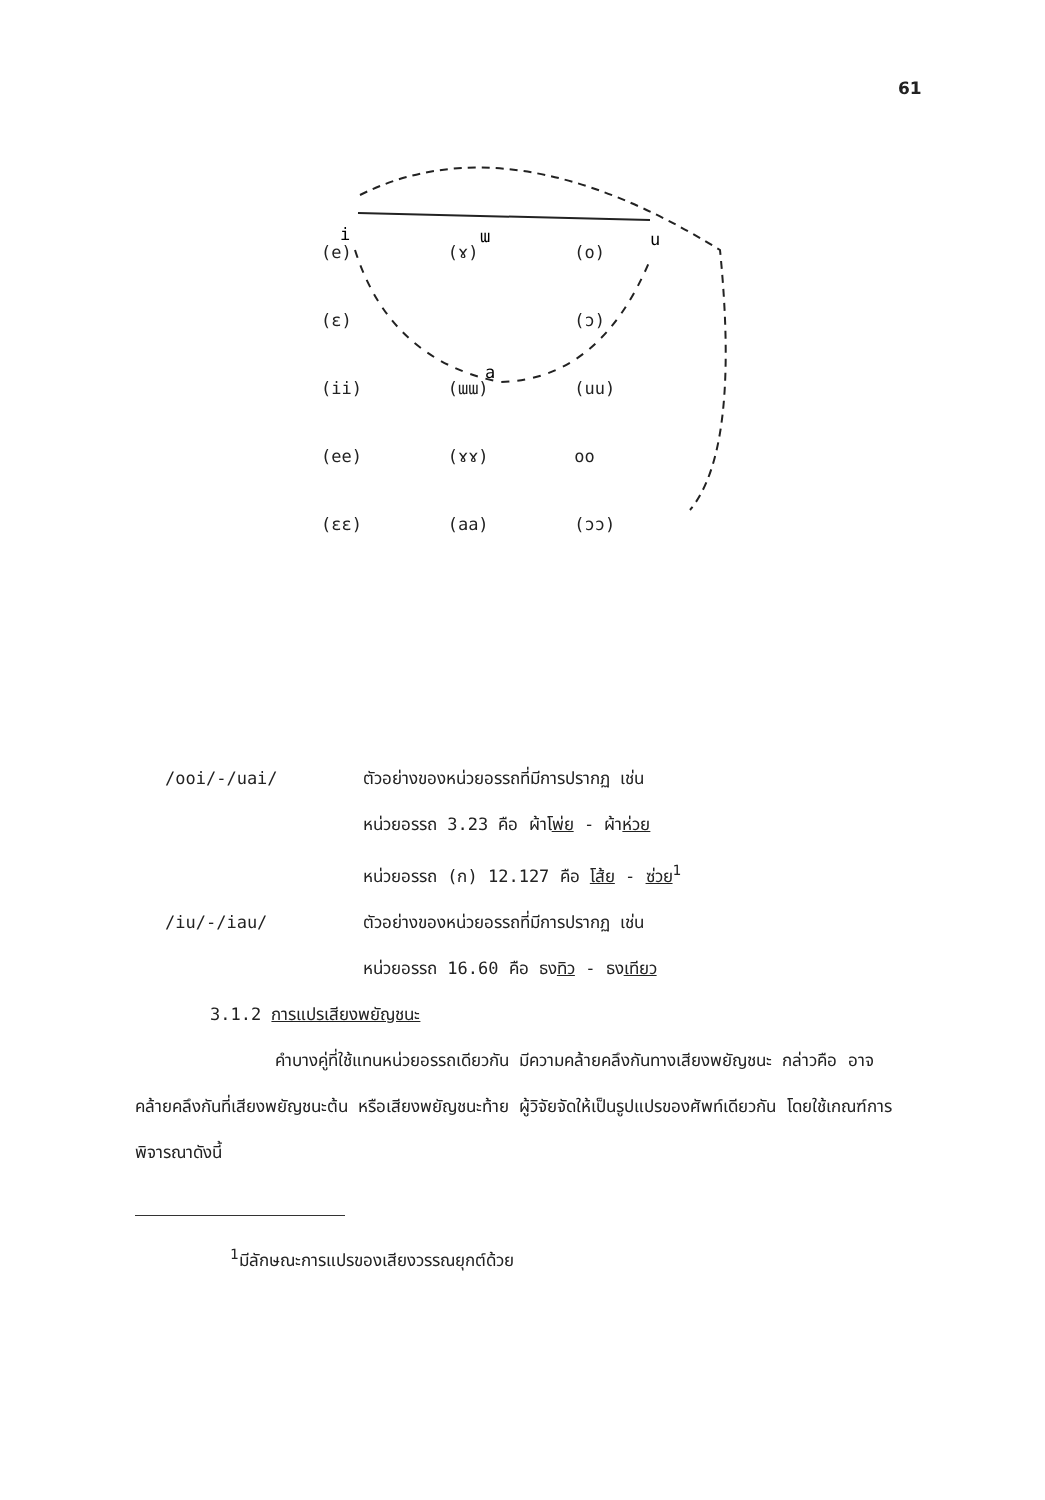61
i
ɯ
u
a
| (e) | (ɤ) | (o) |
| (ɛ) | | (ɔ) |
| (ii) | (ɯɯ) | (uu) |
| (ee) | (ɤɤ) | oo |
| (ɛɛ) | (aa) | (ɔɔ) |
/ooi/-/uai/ ตัวอย่างของหน่วยอรรถที่มีการปรากฏ เช่น
หน่วยอรรถ 3.23 คือ ผ้าโพ่ย - ผ้าห่วย
หน่วยอรรถ (ก) 12.127 คือ โส้ย - ซ่วย<sup>1</sup>
/iu/-/iau/ ตัวอย่างของหน่วยอรรถที่มีการปรากฏ เช่น
หน่วยอรรถ 16.60 คือ ธงทิว - ธงเทียว
3.1.2 การแปรเสียงพยัญชนะ
คำบางคู่ที่ใช้แทนหน่วยอรรถเดียวกัน มีความคล้ายคลึงกันทางเสียงพยัญชนะ กล่าวคือ อาจคล้ายคลึงกันที่เสียงพยัญชนะต้น หรือเสียงพยัญชนะท้าย ผู้วิจัยจัดให้เป็นรูปแปรของศัพท์เดียวกัน โดยใช้เกณฑ์การพิจารณาดังนี้
<sup>1</sup> มีลักษณะการแปรของเสียงวรรณยุกต์ด้วย